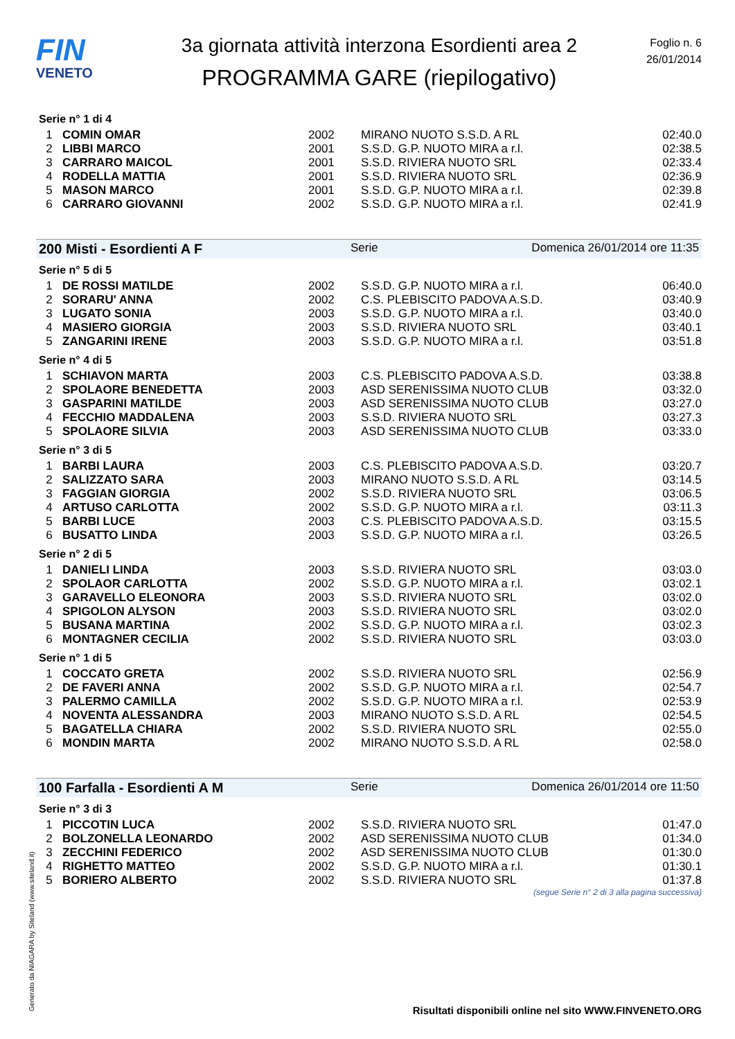FIN
VENETO
3a giornata attività interzona Esordienti area 2
PROGRAMMA GARE (riepilogativo)
Foglio n. 6
26/01/2014
Serie n° 1 di 4
| 1 | COMIN OMAR | 2002 | MIRANO NUOTO S.S.D. A RL | 02:40.0 |
| 2 | LIBBI MARCO | 2001 | S.S.D. G.P. NUOTO MIRA a r.l. | 02:38.5 |
| 3 | CARRARO MAICOL | 2001 | S.S.D. RIVIERA NUOTO SRL | 02:33.4 |
| 4 | RODELLA MATTIA | 2001 | S.S.D. RIVIERA NUOTO SRL | 02:36.9 |
| 5 | MASON MARCO | 2001 | S.S.D. G.P. NUOTO MIRA a r.l. | 02:39.8 |
| 6 | CARRARO GIOVANNI | 2002 | S.S.D. G.P. NUOTO MIRA a r.l. | 02:41.9 |
200 Misti - Esordienti A F Serie Domenica 26/01/2014 ore 11:35
Serie n° 5 di 5
| 1 | DE ROSSI MATILDE | 2002 | S.S.D. G.P. NUOTO MIRA a r.l. | 06:40.0 |
| 2 | SORARU' ANNA | 2002 | C.S. PLEBISCITO PADOVA A.S.D. | 03:40.9 |
| 3 | LUGATO SONIA | 2003 | S.S.D. G.P. NUOTO MIRA a r.l. | 03:40.0 |
| 4 | MASIERO GIORGIA | 2003 | S.S.D. RIVIERA NUOTO SRL | 03:40.1 |
| 5 | ZANGARINI IRENE | 2003 | S.S.D. G.P. NUOTO MIRA a r.l. | 03:51.8 |
Serie n° 4 di 5
| 1 | SCHIAVON MARTA | 2003 | C.S. PLEBISCITO PADOVA A.S.D. | 03:38.8 |
| 2 | SPOLAORE BENEDETTA | 2003 | ASD SERENISSIMA NUOTO CLUB | 03:32.0 |
| 3 | GASPARINI MATILDE | 2003 | ASD SERENISSIMA NUOTO CLUB | 03:27.0 |
| 4 | FECCHIO MADDALENA | 2003 | S.S.D. RIVIERA NUOTO SRL | 03:27.3 |
| 5 | SPOLAORE SILVIA | 2003 | ASD SERENISSIMA NUOTO CLUB | 03:33.0 |
Serie n° 3 di 5
| 1 | BARBI LAURA | 2003 | C.S. PLEBISCITO PADOVA A.S.D. | 03:20.7 |
| 2 | SALIZZATO SARA | 2003 | MIRANO NUOTO S.S.D. A RL | 03:14.5 |
| 3 | FAGGIAN GIORGIA | 2002 | S.S.D. RIVIERA NUOTO SRL | 03:06.5 |
| 4 | ARTUSO CARLOTTA | 2002 | S.S.D. G.P. NUOTO MIRA a r.l. | 03:11.3 |
| 5 | BARBI LUCE | 2003 | C.S. PLEBISCITO PADOVA A.S.D. | 03:15.5 |
| 6 | BUSATTO LINDA | 2003 | S.S.D. G.P. NUOTO MIRA a r.l. | 03:26.5 |
Serie n° 2 di 5
| 1 | DANIELI LINDA | 2003 | S.S.D. RIVIERA NUOTO SRL | 03:03.0 |
| 2 | SPOLAOR CARLOTTA | 2002 | S.S.D. G.P. NUOTO MIRA a r.l. | 03:02.1 |
| 3 | GARAVELLO ELEONORA | 2003 | S.S.D. RIVIERA NUOTO SRL | 03:02.0 |
| 4 | SPIGOLON ALYSON | 2003 | S.S.D. RIVIERA NUOTO SRL | 03:02.0 |
| 5 | BUSANA MARTINA | 2002 | S.S.D. G.P. NUOTO MIRA a r.l. | 03:02.3 |
| 6 | MONTAGNER CECILIA | 2002 | S.S.D. RIVIERA NUOTO SRL | 03:03.0 |
Serie n° 1 di 5
| 1 | COCCATO GRETA | 2002 | S.S.D. RIVIERA NUOTO SRL | 02:56.9 |
| 2 | DE FAVERI ANNA | 2002 | S.S.D. G.P. NUOTO MIRA a r.l. | 02:54.7 |
| 3 | PALERMO CAMILLA | 2002 | S.S.D. G.P. NUOTO MIRA a r.l. | 02:53.9 |
| 4 | NOVENTA ALESSANDRA | 2003 | MIRANO NUOTO S.S.D. A RL | 02:54.5 |
| 5 | BAGATELLA CHIARA | 2002 | S.S.D. RIVIERA NUOTO SRL | 02:55.0 |
| 6 | MONDIN MARTA | 2002 | MIRANO NUOTO S.S.D. A RL | 02:58.0 |
100 Farfalla - Esordienti A M Serie Domenica 26/01/2014 ore 11:50
Serie n° 3 di 3
| 1 | PICCOTIN LUCA | 2002 | S.S.D. RIVIERA NUOTO SRL | 01:47.0 |
| 2 | BOLZONELLA LEONARDO | 2002 | ASD SERENISSIMA NUOTO CLUB | 01:34.0 |
| 3 | ZECCHINI FEDERICO | 2002 | ASD SERENISSIMA NUOTO CLUB | 01:30.0 |
| 4 | RIGHETTO MATTEO | 2002 | S.S.D. G.P. NUOTO MIRA a r.l. | 01:30.1 |
| 5 | BORIERO ALBERTO | 2002 | S.S.D. RIVIERA NUOTO SRL | 01:37.8 |
(segue Serie n° 2 di 3 alla pagina successiva)
Generato da NIAGARA by Siteland (www.siteland.it)
Risultati disponibili online nel sito WWW.FINVENETO.ORG